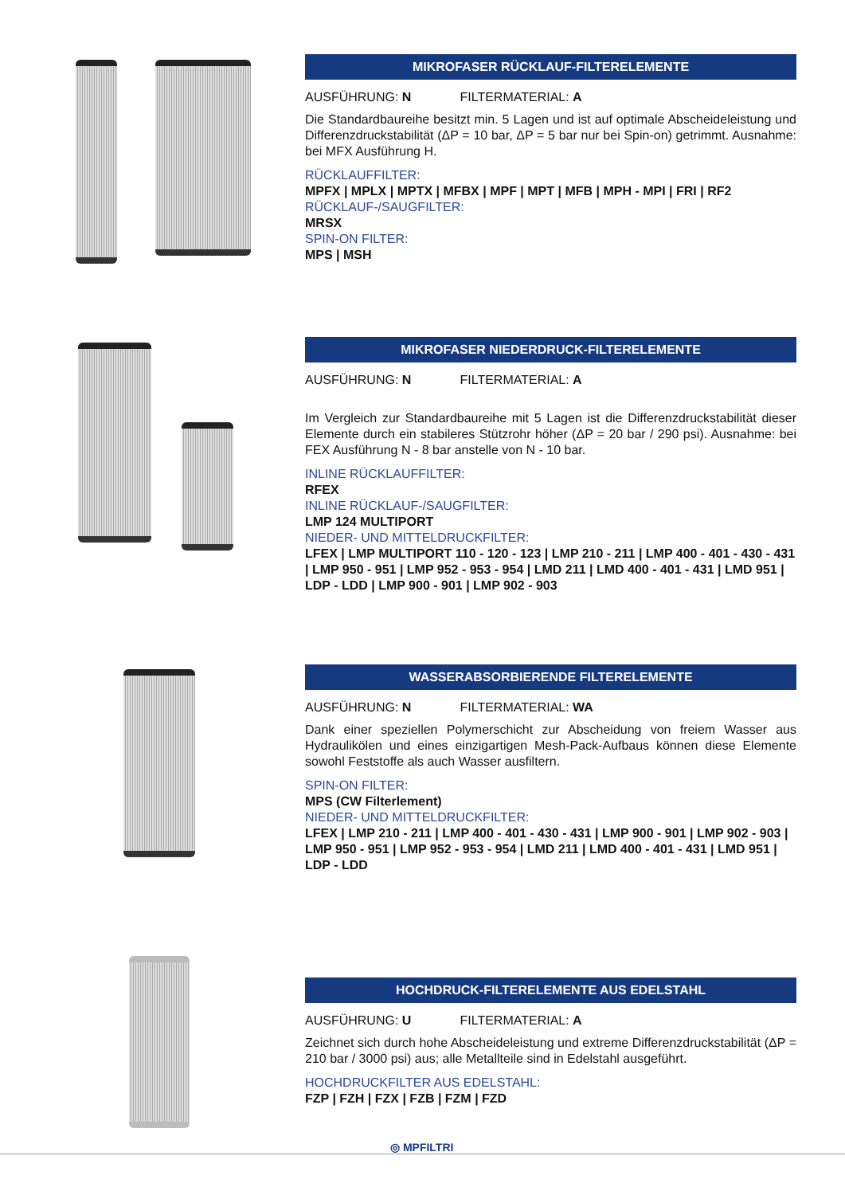MIKROFASER RÜCKLAUF-FILTERELEMENTE
AUSFÜHRUNG: N FILTERMATERIAL: A
Die Standardbaureihe besitzt min. 5 Lagen und ist auf optimale Abscheideleistung und Differenzdruckstabilität (ΔP = 10 bar, ΔP = 5 bar nur bei Spin-on) getrimmt. Ausnahme: bei MFX Ausführung H.
RÜCKLAUFFILTER:
MPFX | MPLX | MPTX | MFBX | MPF | MPT | MFB | MPH - MPI | FRI | RF2
RÜCKLAUF-/SAUGFILTER:
MRSX
SPIN-ON FILTER:
MPS | MSH
MIKROFASER NIEDERDRUCK-FILTERELEMENTE
AUSFÜHRUNG: N FILTERMATERIAL: A
Im Vergleich zur Standardbaureihe mit 5 Lagen ist die Differenzdruckstabilität dieser Elemente durch ein stabileres Stützrohr höher (ΔP = 20 bar / 290 psi). Ausnahme: bei FEX Ausführung N - 8 bar anstelle von N - 10 bar.
INLINE RÜCKLAUFFILTER:
RFEX
INLINE RÜCKLAUF-/SAUGFILTER:
LMP 124 MULTIPORT
NIEDER- UND MITTELDRUCKFILTER:
LFEX | LMP MULTIPORT 110 - 120 - 123 | LMP 210 - 211 | LMP 400 - 401 - 430 - 431 | LMP 950 - 951 | LMP 952 - 953 - 954 | LMD 211 | LMD 400 - 401 - 431 | LMD 951 | LDP - LDD | LMP 900 - 901 | LMP 902 - 903
WASSERABSORBIERENDE FILTERELEMENTE
AUSFÜHRUNG: N FILTERMATERIAL: WA
Dank einer speziellen Polymerschicht zur Abscheidung von freiem Wasser aus Hydraulikölen und eines einzigartigen Mesh-Pack-Aufbaus können diese Elemente sowohl Feststoffe als auch Wasser ausfiltern.
SPIN-ON FILTER:
MPS (CW Filterlement)
NIEDER- UND MITTELDRUCKFILTER:
LFEX | LMP 210 - 211 | LMP 400 - 401 - 430 - 431 | LMP 900 - 901 | LMP 902 - 903 | LMP 950 - 951 | LMP 952 - 953 - 954 | LMD 211 | LMD 400 - 401 - 431 | LMD 951 | LDP - LDD
HOCHDRUCK-FILTERELEMENTE AUS EDELSTAHL
AUSFÜHRUNG: U FILTERMATERIAL: A
Zeichnet sich durch hohe Abscheideleistung und extreme Differenzdruckstabilität (ΔP = 210 bar / 3000 psi) aus; alle Metallteile sind in Edelstahl ausgeführt.
HOCHDRUCKFILTER AUS EDELSTAHL:
FZP | FZH | FZX | FZB | FZM | FZD
◎ MPFILTRI